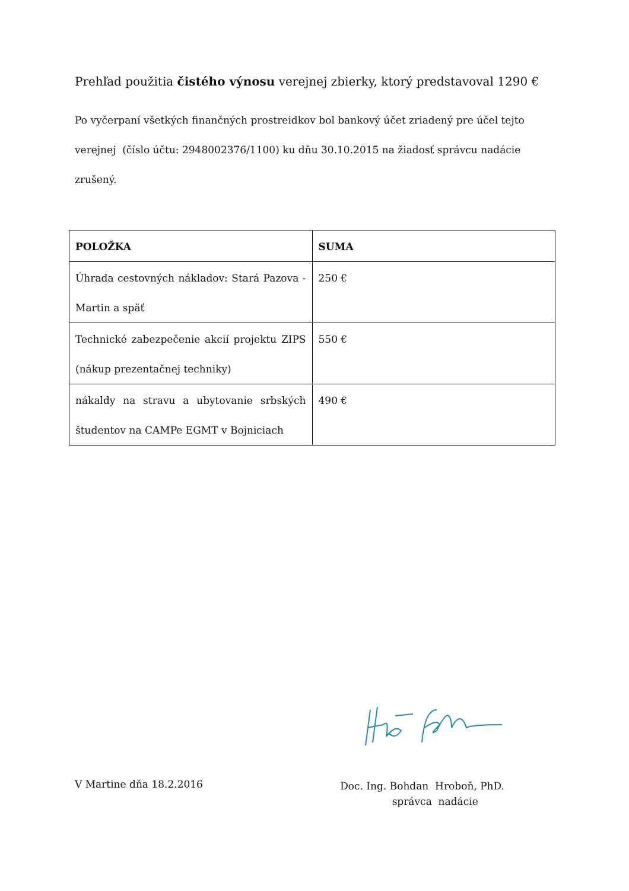Prehľad použitia čistého výnosu verejnej zbierky, ktorý predstavoval 1290 €
Po vyčerpaní všetkých finančných prostreidkov bol bankový účet zriadený pre účel tejto verejnej (číslo účtu: 2948002376/1100) ku dňu 30.10.2015 na žiadosť správcu nadácie zrušený.
| POLOŽKA | SUMA |
| --- | --- |
| Úhrada cestovných nákladov: Stará Pazova - Martin a späť | 250 € |
| Technické zabezpečenie akcií projektu ZIPS (nákup prezentačnej techniky) | 550 € |
| nákaldy na stravu a ubytovanie srbských študentov na CAMPe EGMT v Bojniciach | 490 € |
V Martine dňa 18.2.2016
Doc. Ing. Bohdan Hroboň, PhD.
správca nadácie